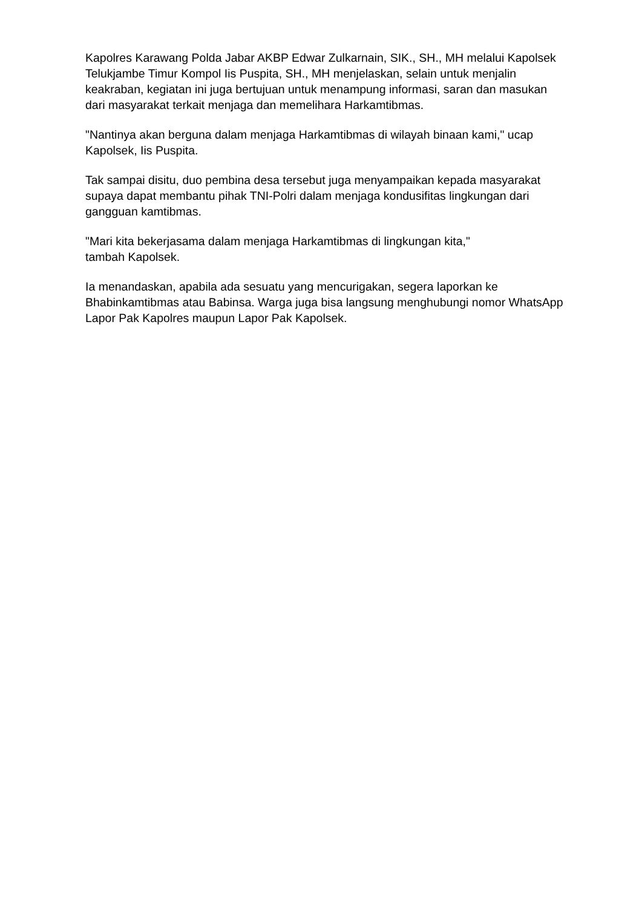Kapolres Karawang Polda Jabar AKBP Edwar Zulkarnain, SIK., SH., MH melalui Kapolsek Telukjambe Timur Kompol Iis Puspita, SH., MH menjelaskan, selain untuk menjalin keakraban, kegiatan ini juga bertujuan untuk menampung informasi, saran dan masukan dari masyarakat terkait menjaga dan memelihara Harkamtibmas.
"Nantinya akan berguna dalam menjaga Harkamtibmas di wilayah binaan kami," ucap Kapolsek, Iis Puspita.
Tak sampai disitu, duo pembina desa tersebut juga menyampaikan kepada masyarakat supaya dapat membantu pihak TNI-Polri dalam menjaga kondusifitas lingkungan dari gangguan kamtibmas.
"Mari kita bekerjasama dalam menjaga Harkamtibmas di lingkungan kita,"
tambah Kapolsek.
Ia menandaskan, apabila ada sesuatu yang mencurigakan, segera laporkan ke Bhabinkamtibmas atau Babinsa. Warga juga bisa langsung menghubungi nomor WhatsApp Lapor Pak Kapolres maupun Lapor Pak Kapolsek.